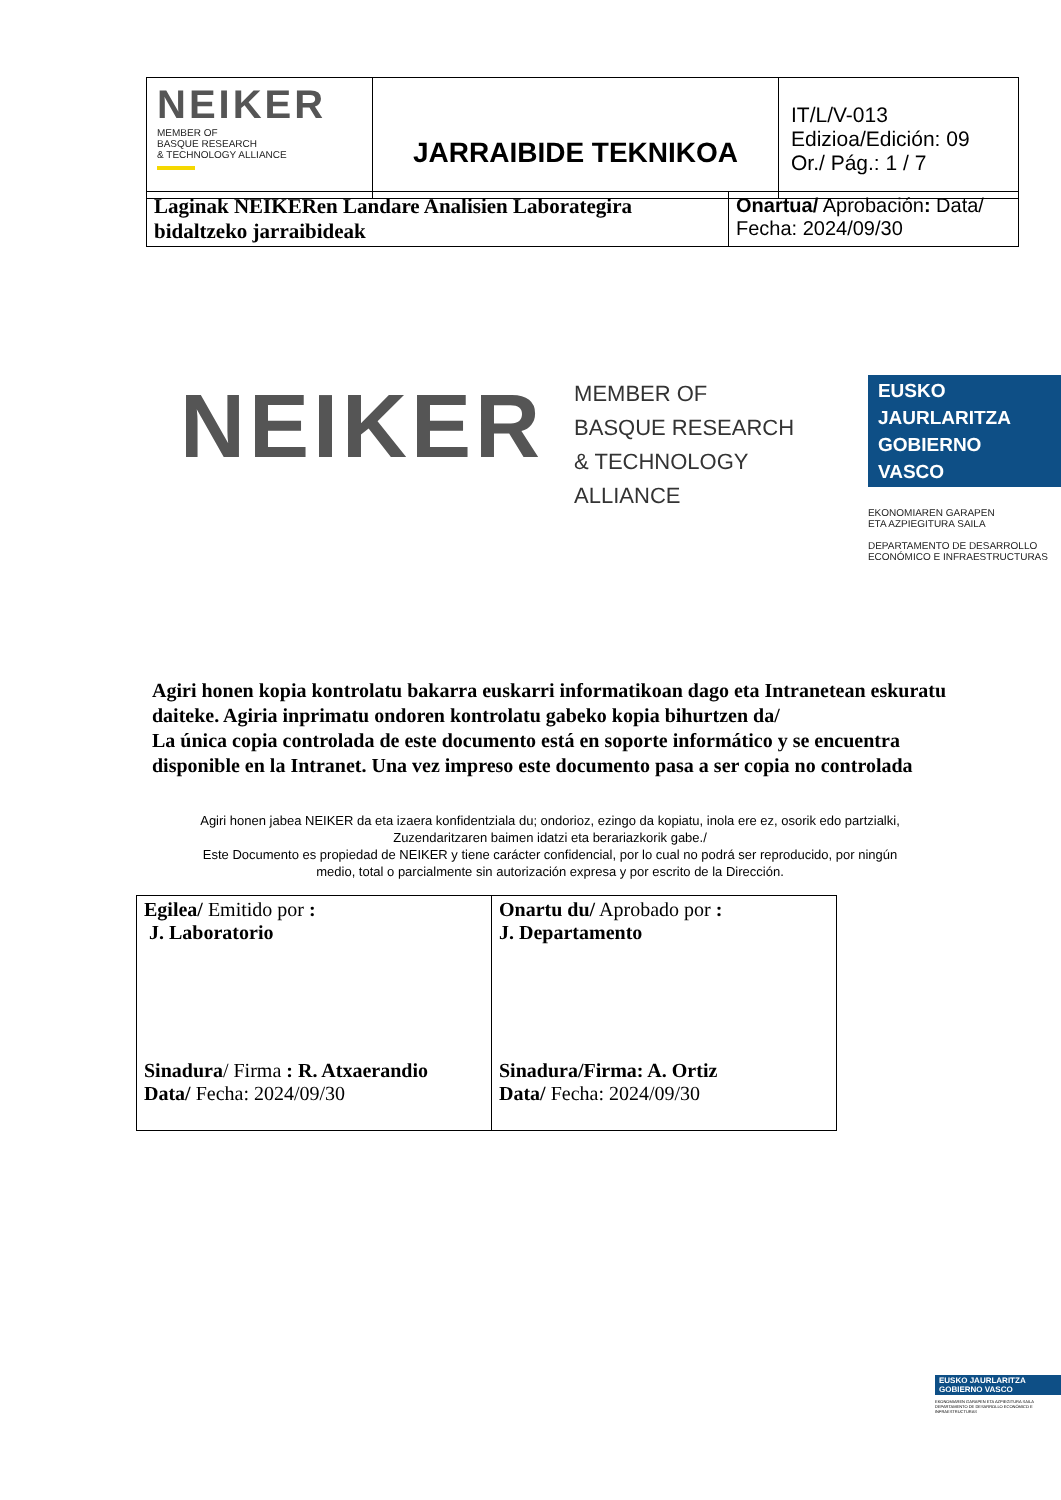| NEIKER MEMBER OF BASQUE RESEARCH & TECHNOLOGY ALLIANCE | JARRAIBIDE TEKNIKOA | IT/L/V-013 Edizioa/Edición: 09 Or./ Pág.: 1 / 7 |
| Laginak NEIKERen Landare Analisien Laborategira bidaltzeko jarraibideak | Onartua/ Aprobación : Data/ Fecha: 2024/09/30 |
NEIKER
MEMBER OF
BASQUE RESEARCH
& TECHNOLOGY ALLIANCE
EUSKO JAURLARITZA
GOBIERNO VASCO
EKONOMIAREN GARAPEN
ETA AZPIEGITURA SAILA
DEPARTAMENTO DE DESARROLLO
ECONÓMICO E INFRAESTRUCTURAS
Agiri honen kopia kontrolatu bakarra euskarri informatikoan dago eta Intranetean eskuratu daiteke. Agiria inprimatu ondoren kontrolatu gabeko kopia bihurtzen da/
La única copia controlada de este documento está en soporte informático y se encuentra disponible en la Intranet. Una vez impreso este documento pasa a ser copia no controlada
Agiri honen jabea NEIKER da eta izaera konfidentziala du; ondorioz, ezingo da kopiatu, inola ere ez, osorik edo partzialki, Zuzendaritzaren baimen idatzi eta berariazkorik gabe./
Este Documento es propiedad de NEIKER y tiene carácter confidencial, por lo cual no podrá ser reproducido, por ningún medio, total o parcialmente sin autorización expresa y por escrito de la Dirección.
| Egilea/ Emitido por : J. Laboratorio Sinadura / Firma : R. Atxaerandio Data/ Fecha: 2024/09/30 | Onartu du/ Aprobado por : J. Departamento Sinadura/Firma: A. Ortiz Data/ Fecha: 2024/09/30 |
EUSKO JAURLARITZA
GOBIERNO VASCO
EKONOMIAREN GARAPEN ETA AZPIEGITURA SAILA
DEPARTAMENTO DE DESARROLLO ECONÓMICO E INFRAESTRUCTURAS